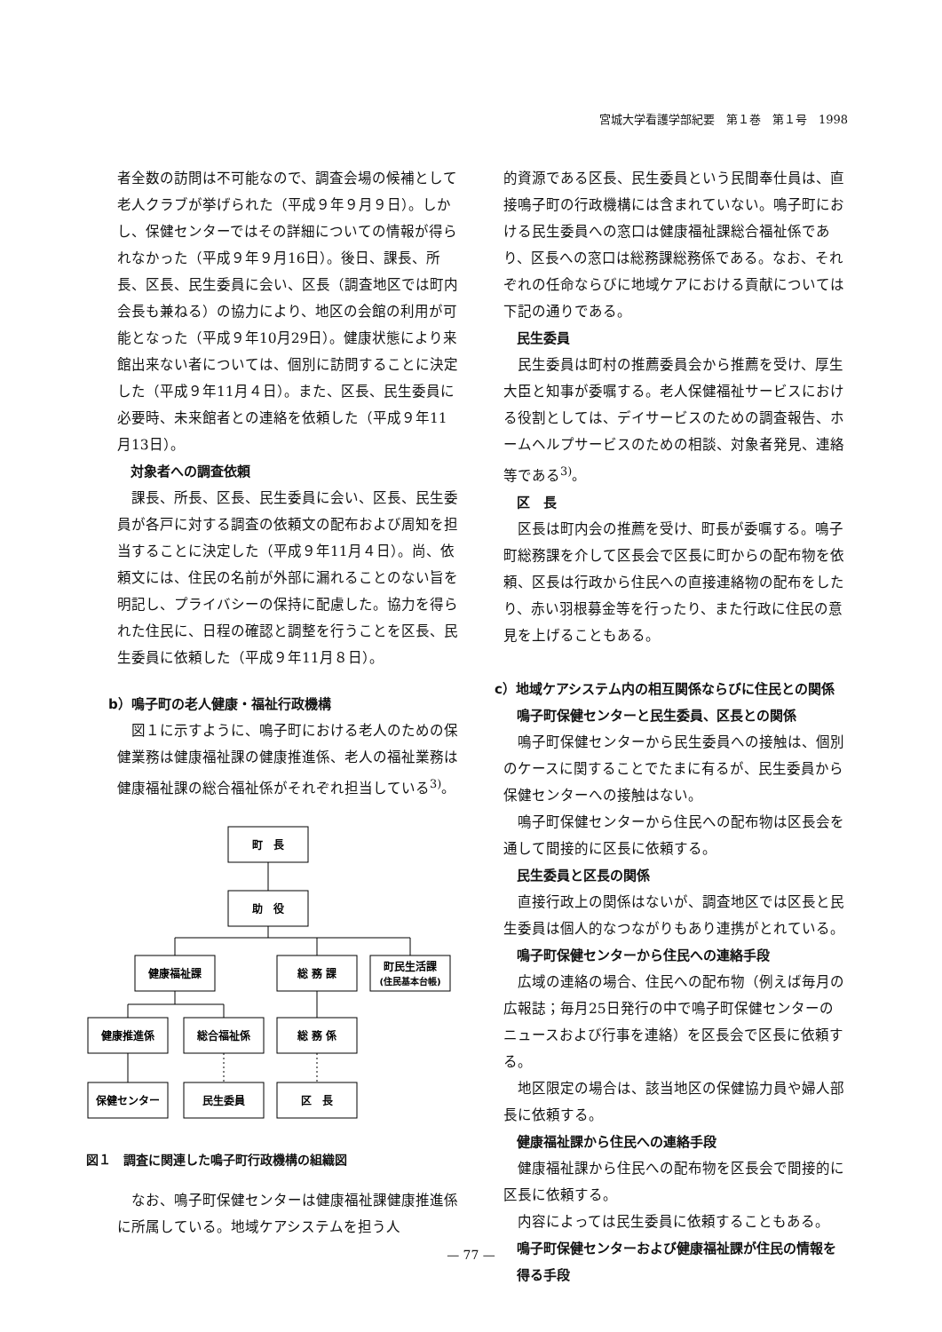宮城大学看護学部紀要　第１巻　第１号　1998
者全数の訪問は不可能なので、調査会場の候補として老人クラブが挙げられた（平成９年９月９日）。しかし、保健センターではその詳細についての情報が得られなかった（平成９年９月16日）。後日、課長、所長、区長、民生委員に会い、区長（調査地区では町内会長も兼ねる）の協力により、地区の会館の利用が可能となった（平成９年10月29日）。健康状態により来館出来ない者については、個別に訪問することに決定した（平成９年11月４日）。また、区長、民生委員に必要時、未来館者との連絡を依頼した（平成９年11月13日）。
対象者への調査依頼
課長、所長、区長、民生委員に会い、区長、民生委員が各戸に対する調査の依頼文の配布および周知を担当することに決定した（平成９年11月４日）。尚、依頼文には、住民の名前が外部に漏れることのない旨を明記し、プライバシーの保持に配慮した。協力を得られた住民に、日程の確認と調整を行うことを区長、民生委員に依頼した（平成９年11月８日）。
b）鳴子町の老人健康・福祉行政機構
図１に示すように、鳴子町における老人のための保健業務は健康福祉課の健康推進係、老人の福祉業務は健康福祉課の総合福祉係がそれぞれ担当している<sup>3)</sup>。
町　長
助　役
健康福祉課
総 務 課
町民生活課
(住民基本台帳)
健康推進係
総合福祉係
総 務 係
保健センター
民生委員
区　長
図１　調査に関連した鳴子町行政機構の組織図
なお、鳴子町保健センターは健康福祉課健康推進係に所属している。地域ケアシステムを担う人
的資源である区長、民生委員という民間奉仕員は、直接鳴子町の行政機構には含まれていない。鳴子町における民生委員への窓口は健康福祉課総合福祉係であり、区長への窓口は総務課総務係である。なお、それぞれの任命ならびに地域ケアにおける貢献については下記の通りである。
民生委員
民生委員は町村の推薦委員会から推薦を受け、厚生大臣と知事が委嘱する。老人保健福祉サービスにおける役割としては、デイサービスのための調査報告、ホームヘルプサービスのための相談、対象者発見、連絡等である<sup>3)</sup>。
区　長
区長は町内会の推薦を受け、町長が委嘱する。鳴子町総務課を介して区長会で区長に町からの配布物を依頼、区長は行政から住民への直接連絡物の配布をしたり、赤い羽根募金等を行ったり、また行政に住民の意見を上げることもある。
c）地域ケアシステム内の相互関係ならびに住民との関係
鳴子町保健センターと民生委員、区長との関係
鳴子町保健センターから民生委員への接触は、個別のケースに関することでたまに有るが、民生委員から保健センターへの接触はない。
鳴子町保健センターから住民への配布物は区長会を通して間接的に区長に依頼する。
民生委員と区長の関係
直接行政上の関係はないが、調査地区では区長と民生委員は個人的なつながりもあり連携がとれている。
鳴子町保健センターから住民への連絡手段
広域の連絡の場合、住民への配布物（例えば毎月の広報誌；毎月25日発行の中で鳴子町保健センターのニュースおよび行事を連絡）を区長会で区長に依頼する。
地区限定の場合は、該当地区の保健協力員や婦人部長に依頼する。
健康福祉課から住民への連絡手段
健康福祉課から住民への配布物を区長会で間接的に区長に依頼する。
内容によっては民生委員に依頼することもある。
鳴子町保健センターおよび健康福祉課が住民の情報を得る手段
— 77 —